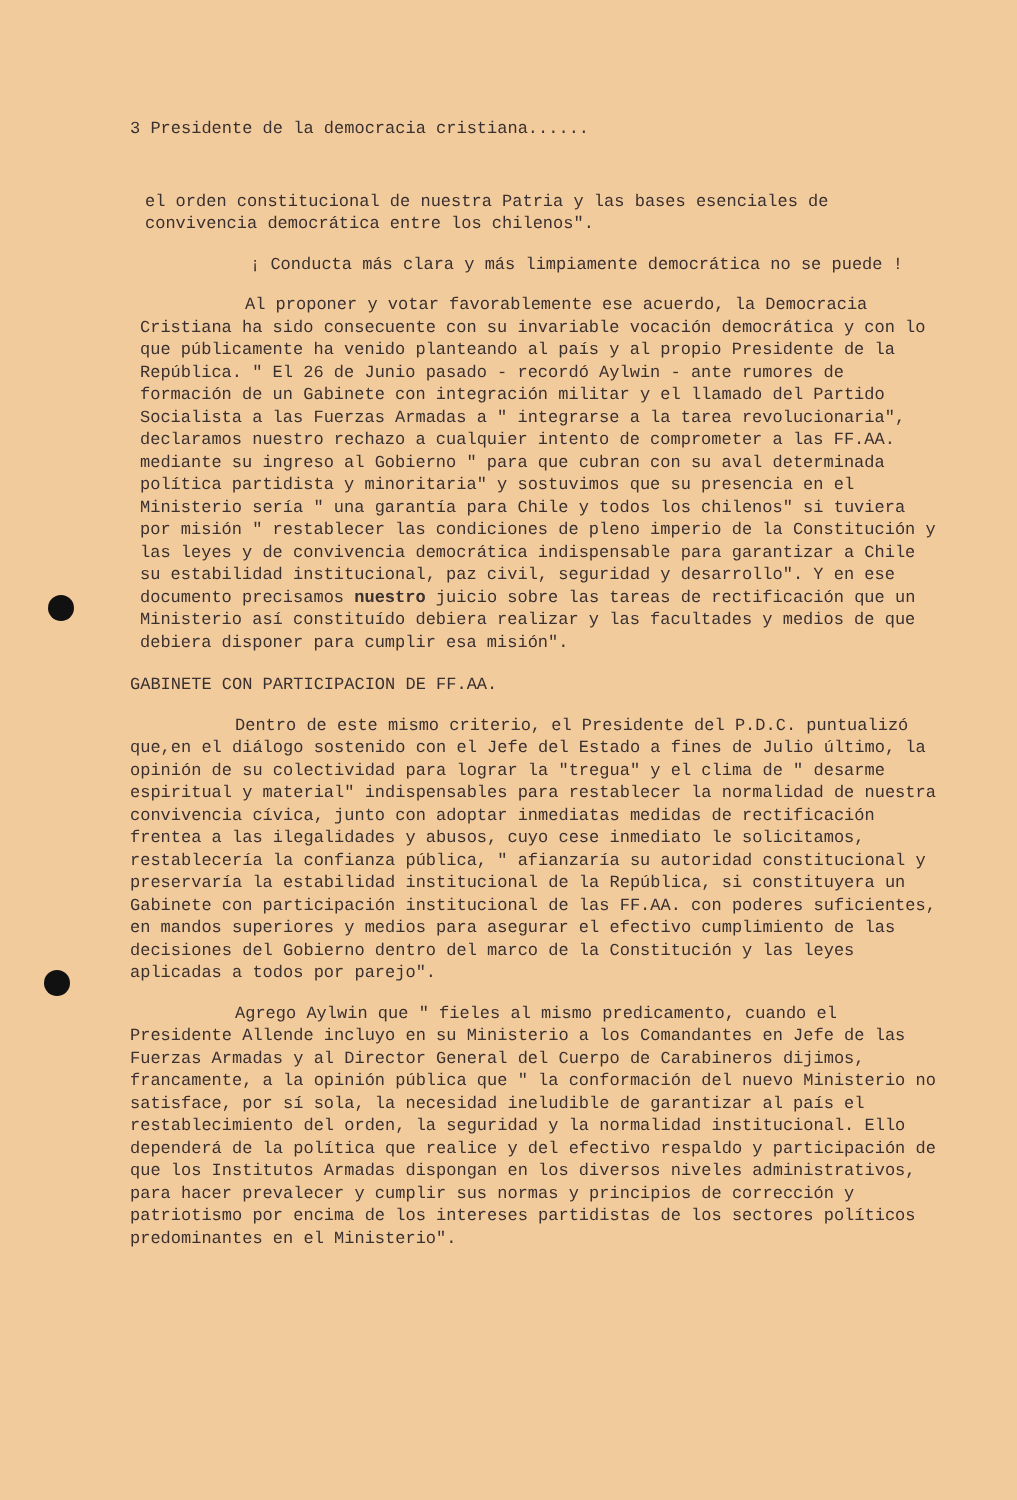3 Presidente de la democracia cristiana......
el orden constitucional de nuestra Patria y las bases esenciales de convivencia democrática entre los chilenos".
¡ Conducta más clara y más limpiamente democrática no se puede !
Al proponer y votar favorablemente ese acuerdo, la Democracia Cristiana ha sido consecuente con su invariable vocación democrática y con lo que públicamente ha venido planteando al país y al propio Presidente de la República. " El 26 de Junio pasado - recordó Aylwin - ante rumores de formación de un Gabinete con integración militar y el llamado del Partido Socialista a las Fuerzas Armadas a " integrarse a la tarea revolucionaria", declaramos nuestro rechazo a cualquier intento de comprometer a las FF.AA. mediante su ingreso al Gobierno " para que cubran con su aval determinada política partidista y minoritaria" y sostuvimos que su presencia en el Ministerio sería " una garantía para Chile y todos los chilenos" si tuviera por misión " restablecer las condiciones de pleno imperio de la Constitución y las leyes y de convivencia democrática indispensable para garantizar a Chile su estabilidad institucional, paz civil, seguridad y desarrollo". Y en ese documento precisamos nuestro juicio sobre las tareas de rectificación que un Ministerio así constituído debiera realizar y las facultades y medios de que debiera disponer para cumplir esa misión".
GABINETE CON PARTICIPACION DE FF.AA.
Dentro de este mismo criterio, el Presidente del P.D.C. puntualizó que,en el diálogo sostenido con el Jefe del Estado a fines de Julio último, la opinión de su colectividad para lograr la "tregua" y el clima de " desarme espiritual y material" indispensables para restablecer la normalidad de nuestra convivencia cívica, junto con adoptar inmediatas medidas de rectificación frentea a las ilegalidades y abusos, cuyo cese inmediato le solicitamos, restablecería la confianza pública, " afianzaría su autoridad constitucional y preservaría la estabilidad institucional de la República, si constituyera un Gabinete con participación institucional de las FF.AA. con poderes suficientes, en mandos superiores y medios para asegurar el efectivo cumplimiento de las decisiones del Gobierno dentro del marco de la Constitución y las leyes aplicadas a todos por parejo".
Agrego Aylwin que " fieles al mismo predicamento, cuando el Presidente Allende incluyo en su Ministerio a los Comandantes en Jefe de las Fuerzas Armadas y al Director General del Cuerpo de Carabineros dijimos, francamente, a la opinión pública que " la conformación del nuevo Ministerio no satisface, por sí sola, la necesidad ineludible de garantizar al país el restablecimiento del orden, la seguridad y la normalidad institucional. Ello dependerá de la política que realice y del efectivo respaldo y participación de que los Institutos Armadas dispongan en los diversos niveles administrativos, para hacer prevalecer y cumplir sus normas y principios de corrección y patriotismo por encima de los intereses partidistas de los sectores políticos predominantes en el Ministerio".